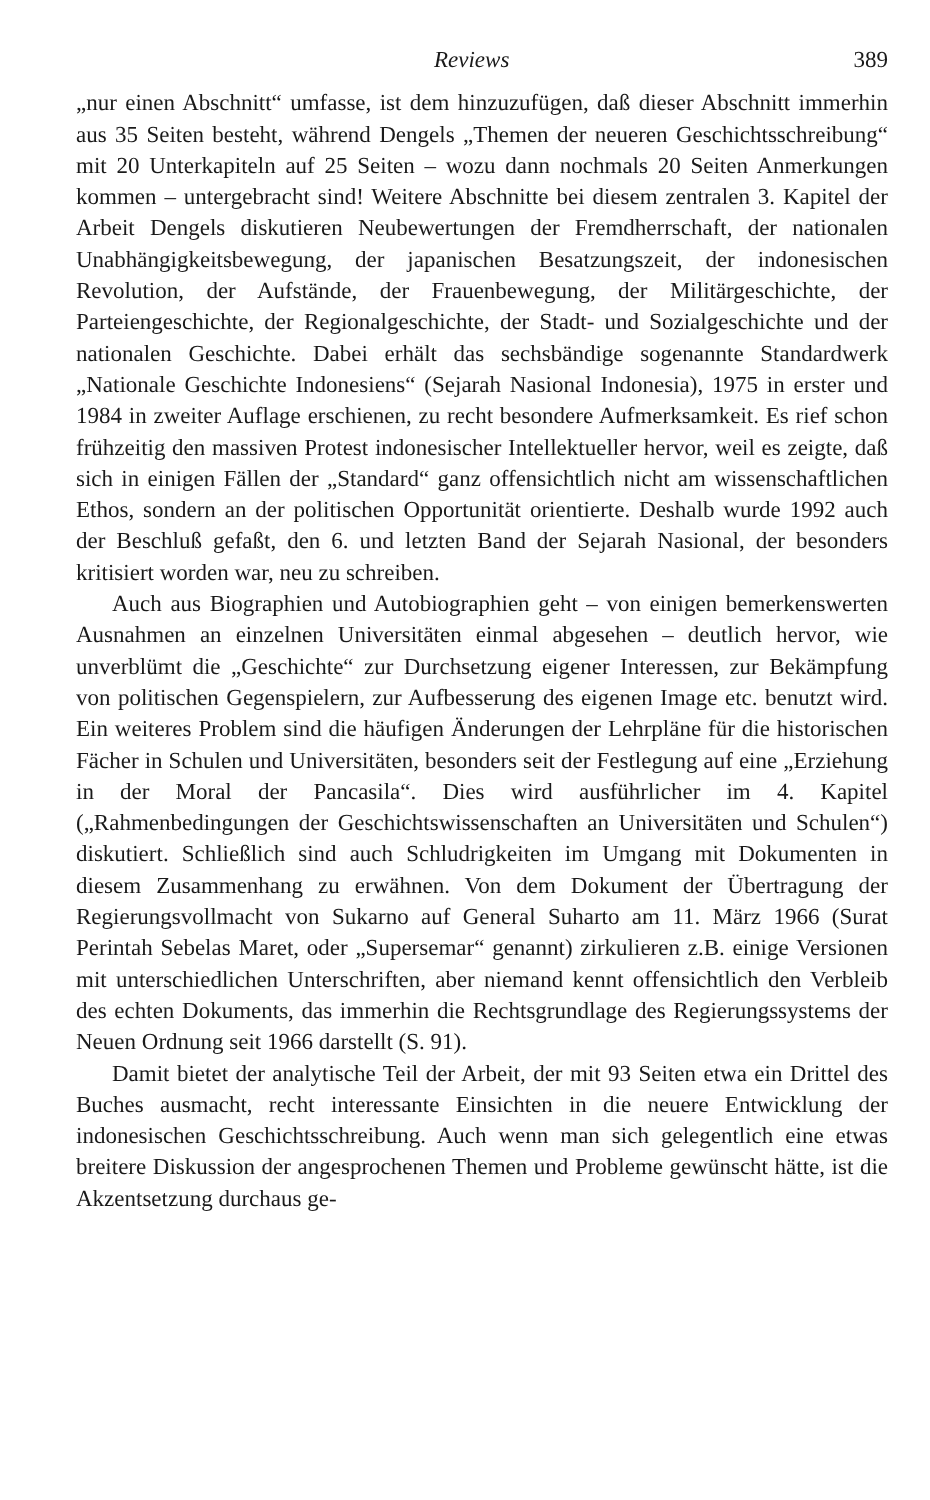Reviews 389
„nur einen Abschnitt“ umfasse, ist dem hinzuzufügen, daß dieser Abschnitt immerhin aus 35 Seiten besteht, während Dengels „Themen der neueren Geschichtsschreibung“ mit 20 Unterkapiteln auf 25 Seiten – wozu dann nochmals 20 Seiten Anmerkungen kommen – untergebracht sind! Weitere Abschnitte bei diesem zentralen 3. Kapitel der Arbeit Dengels diskutieren Neubewertungen der Fremdherrschaft, der nationalen Unabhängigkeitsbewegung, der japanischen Besatzungszeit, der indonesischen Revolution, der Aufstände, der Frauenbewegung, der Militärgeschichte, der Parteiengeschichte, der Regionalgeschichte, der Stadt- und Sozialgeschichte und der nationalen Geschichte. Dabei erhält das sechsbändige sogenannte Standardwerk „Nationale Geschichte Indonesiens“ (Sejarah Nasional Indonesia), 1975 in erster und 1984 in zweiter Auflage erschienen, zu recht besondere Aufmerksamkeit. Es rief schon frühzeitig den massiven Protest indonesischer Intellektueller hervor, weil es zeigte, daß sich in einigen Fällen der „Standard“ ganz offensichtlich nicht am wissenschaftlichen Ethos, sondern an der politischen Opportunität orientierte. Deshalb wurde 1992 auch der Beschluß gefaßt, den 6. und letzten Band der Sejarah Nasional, der besonders kritisiert worden war, neu zu schreiben.
Auch aus Biographien und Autobiographien geht – von einigen bemerkenswerten Ausnahmen an einzelnen Universitäten einmal abgesehen – deutlich hervor, wie unverblümt die „Geschichte“ zur Durchsetzung eigener Interessen, zur Bekämpfung von politischen Gegenspielern, zur Aufbesserung des eigenen Image etc. benutzt wird. Ein weiteres Problem sind die häufigen Änderungen der Lehrpläne für die historischen Fächer in Schulen und Universitäten, besonders seit der Festlegung auf eine „Erziehung in der Moral der Pancasila“. Dies wird ausführlicher im 4. Kapitel („Rahmenbedingungen der Geschichtswissenschaften an Universitäten und Schulen“) diskutiert. Schließlich sind auch Schludrigkeiten im Umgang mit Dokumenten in diesem Zusammenhang zu erwähnen. Von dem Dokument der Übertragung der Regierungsvollmacht von Sukarno auf General Suharto am 11. März 1966 (Surat Perintah Sebelas Maret, oder „Supersemar“ genannt) zirkulieren z.B. einige Versionen mit unterschiedlichen Unterschriften, aber niemand kennt offensichtlich den Verbleib des echten Dokuments, das immerhin die Rechtsgrundlage des Regierungssystems der Neuen Ordnung seit 1966 darstellt (S. 91).
Damit bietet der analytische Teil der Arbeit, der mit 93 Seiten etwa ein Drittel des Buches ausmacht, recht interessante Einsichten in die neuere Entwicklung der indonesischen Geschichtsschreibung. Auch wenn man sich gelegentlich eine etwas breitere Diskussion der angesprochenen Themen und Probleme gewünscht hätte, ist die Akzentsetzung durchaus ge-